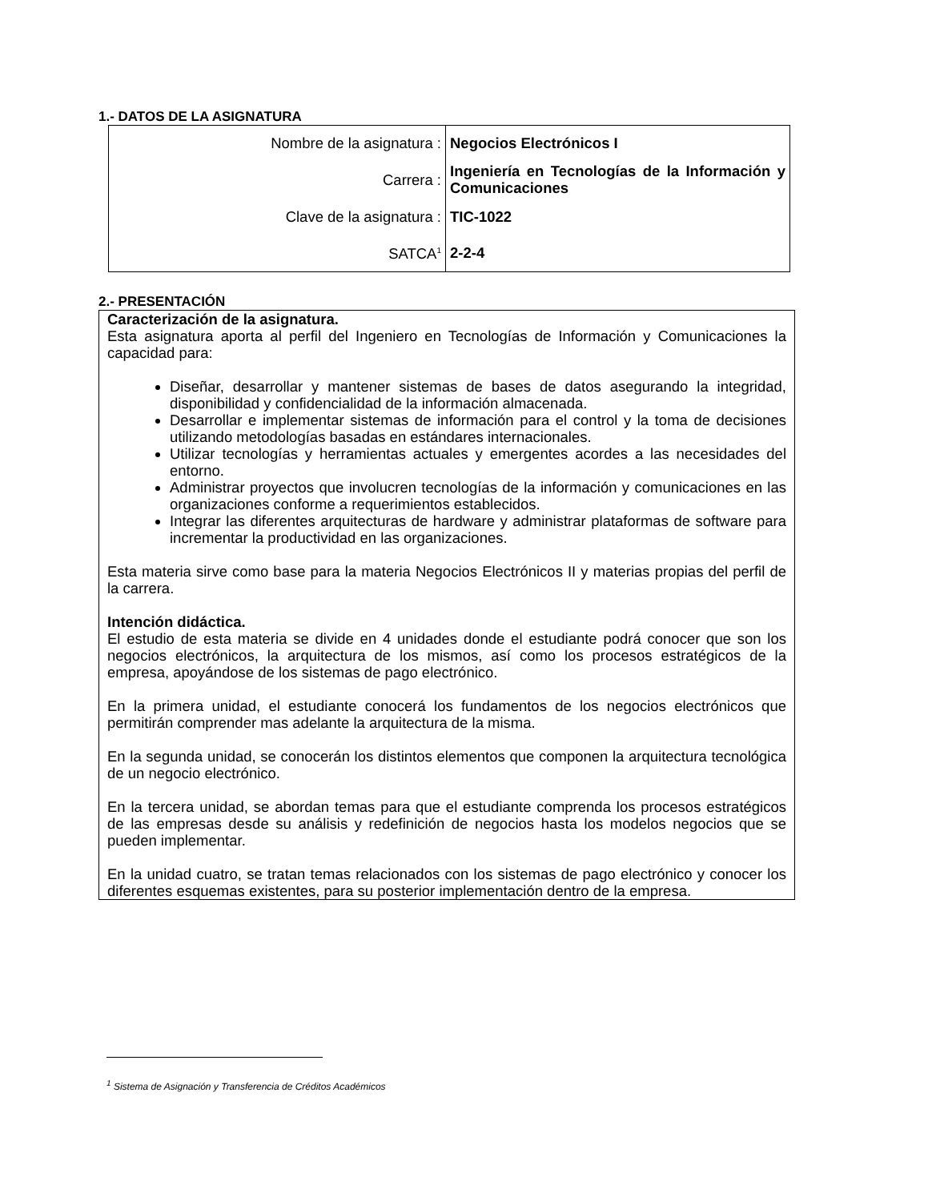1.- DATOS DE LA ASIGNATURA
| Nombre de la asignatura : | Negocios Electrónicos I |
| Carrera : | Ingeniería en Tecnologías de la Información y Comunicaciones |
| Clave de la asignatura : | TIC-1022 |
| SATCA<sup>1</sup> | 2-2-4 |
2.- PRESENTACIÓN
Caracterización de la asignatura.
Esta asignatura aporta al perfil del Ingeniero en Tecnologías de Información y Comunicaciones la capacidad para:
Diseñar, desarrollar y mantener sistemas de bases de datos asegurando la integridad, disponibilidad y confidencialidad de la información almacenada.
Desarrollar e implementar sistemas de información para el control y la toma de decisiones utilizando metodologías basadas en estándares internacionales.
Utilizar tecnologías y herramientas actuales y emergentes acordes a las necesidades del entorno.
Administrar proyectos que involucren tecnologías de la información y comunicaciones en las organizaciones conforme a requerimientos establecidos.
Integrar las diferentes arquitecturas de hardware y administrar plataformas de software para incrementar la productividad en las organizaciones.
Esta materia sirve como base para la materia Negocios Electrónicos II y materias propias del perfil de la carrera.
Intención didáctica.
El estudio de esta materia se divide en 4 unidades donde el estudiante podrá conocer que son los negocios electrónicos, la arquitectura de los mismos, así como los procesos estratégicos de la empresa, apoyándose de los sistemas de pago electrónico.
En la primera unidad, el estudiante conocerá los fundamentos de los negocios electrónicos que permitirán comprender mas adelante la arquitectura de la misma.
En la segunda unidad, se conocerán los distintos elementos que componen la arquitectura tecnológica de un negocio electrónico.
En la tercera unidad, se abordan temas para que el estudiante comprenda los procesos estratégicos de las empresas desde su análisis y redefinición de negocios hasta los modelos negocios que se pueden implementar.
En la unidad cuatro, se tratan temas relacionados con los sistemas de pago electrónico y conocer los diferentes esquemas existentes, para su posterior implementación dentro de la empresa.
<sup>1</sup> Sistema de Asignación y Transferencia de Créditos Académicos